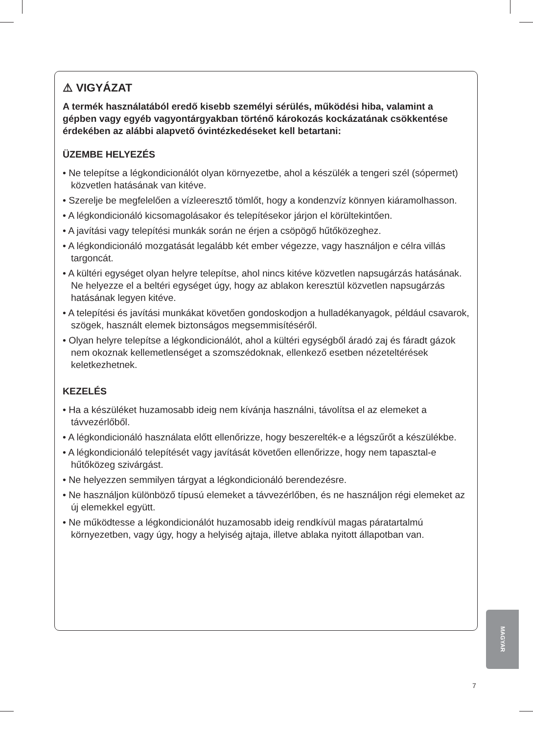⚠ VIGYÁZAT
A termék használatából eredő kisebb személyi sérülés, működési hiba, valamint a gépben vagy egyéb vagyontárgyakban történő károkozás kockázatának csökkentése érdekében az alábbi alapvető óvintézkedéseket kell betartani:
ÜZEMBE HELYEZÉS
• Ne telepítse a légkondicionálót olyan környezetbe, ahol a készülék a tengeri szél (sópermet) közvetlen hatásának van kitéve.
• Szerelje be megfelelően a vízleeresztő tömlőt, hogy a kondenzvíz könnyen kiáramolhasson.
• A légkondicionáló kicsomagolásakor és telepítésekor járjon el körültekintően.
• A javítási vagy telepítési munkák során ne érjen a csöpögő hűtőközeghez.
• A légkondicionáló mozgatását legalább két ember végezze, vagy használjon e célra villás targoncát.
• A kültéri egységet olyan helyre telepítse, ahol nincs kitéve közvetlen napsugárzás hatásának. Ne helyezze el a beltéri egységet úgy, hogy az ablakon keresztül közvetlen napsugárzás hatásának legyen kitéve.
• A telepítési és javítási munkákat követően gondoskodjon a hulladékanyagok, például csavarok, szögek, használt elemek biztonságos megsemmisítéséről.
• Olyan helyre telepítse a légkondicionálót, ahol a kültéri egységből áradó zaj és fáradt gázok nem okoznak kellemetlenséget a szomszédoknak, ellenkező esetben nézeteltérések keletkezhetnek.
KEZELÉS
• Ha a készüléket huzamosabb ideig nem kívánja használni, távolítsa el az elemeket a távvezérlőből.
• A légkondicionáló használata előtt ellenőrizze, hogy beszerelték-e a légszűrőt a készülékbe.
• A légkondicionáló telepítését vagy javítását követően ellenőrizze, hogy nem tapasztal-e hűtőközeg szivárgást.
• Ne helyezzen semmilyen tárgyat a légkondicionáló berendezésre.
• Ne használjon különböző típusú elemeket a távvezérlőben, és ne használjon régi elemeket az új elemekkel együtt.
• Ne működtesse a légkondicionálót huzamosabb ideig rendkívül magas páratartalmú környezetben, vagy úgy, hogy a helyiség ajtaja, illetve ablaka nyitott állapotban van.
MAGYAR
7